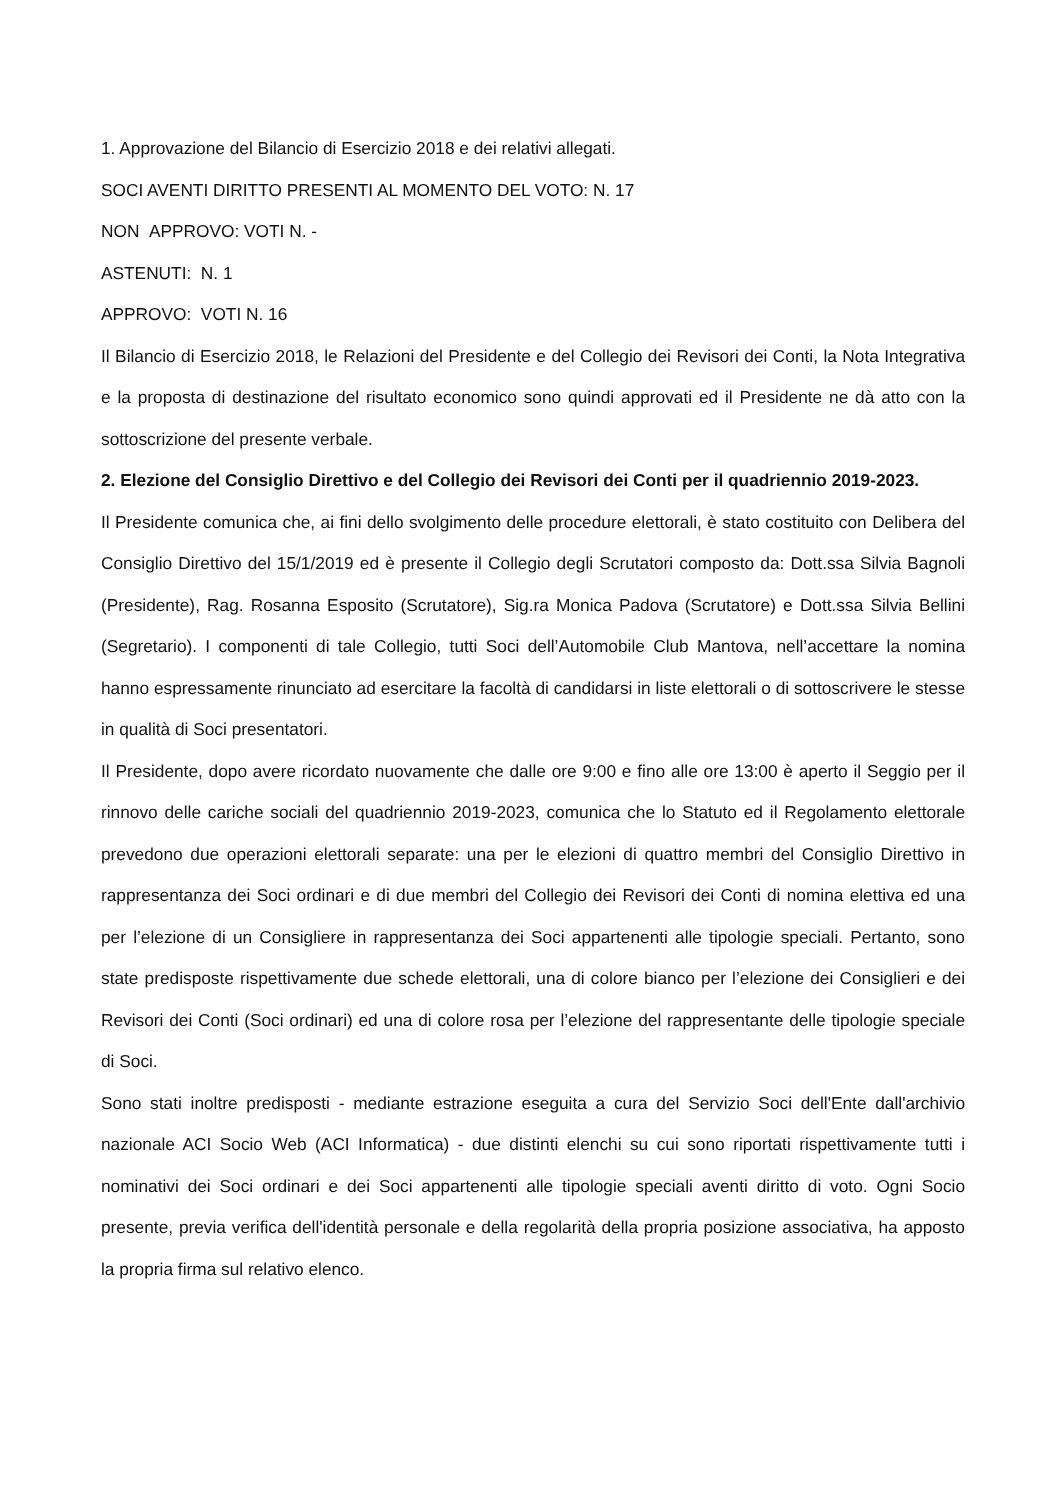1. Approvazione del Bilancio di Esercizio 2018 e dei relativi allegati.
SOCI AVENTI DIRITTO PRESENTI AL MOMENTO DEL VOTO: N. 17
NON APPROVO: VOTI N. -
ASTENUTI: N. 1
APPROVO: VOTI N. 16
Il Bilancio di Esercizio 2018, le Relazioni del Presidente e del Collegio dei Revisori dei Conti, la Nota Integrativa e la proposta di destinazione del risultato economico sono quindi approvati ed il Presidente ne dà atto con la sottoscrizione del presente verbale.
2. Elezione del Consiglio Direttivo e del Collegio dei Revisori dei Conti per il quadriennio 2019-2023.
Il Presidente comunica che, ai fini dello svolgimento delle procedure elettorali, è stato costituito con Delibera del Consiglio Direttivo del 15/1/2019 ed è presente il Collegio degli Scrutatori composto da: Dott.ssa Silvia Bagnoli (Presidente), Rag. Rosanna Esposito (Scrutatore), Sig.ra Monica Padova (Scrutatore) e Dott.ssa Silvia Bellini (Segretario). I componenti di tale Collegio, tutti Soci dell’Automobile Club Mantova, nell’accettare la nomina hanno espressamente rinunciato ad esercitare la facoltà di candidarsi in liste elettorali o di sottoscrivere le stesse in qualità di Soci presentatori.
Il Presidente, dopo avere ricordato nuovamente che dalle ore 9:00 e fino alle ore 13:00 è aperto il Seggio per il rinnovo delle cariche sociali del quadriennio 2019-2023, comunica che lo Statuto ed il Regolamento elettorale prevedono due operazioni elettorali separate: una per le elezioni di quattro membri del Consiglio Direttivo in rappresentanza dei Soci ordinari e di due membri del Collegio dei Revisori dei Conti di nomina elettiva ed una per l’elezione di un Consigliere in rappresentanza dei Soci appartenenti alle tipologie speciali. Pertanto, sono state predisposte rispettivamente due schede elettorali, una di colore bianco per l’elezione dei Consiglieri e dei Revisori dei Conti (Soci ordinari) ed una di colore rosa per l’elezione del rappresentante delle tipologie speciale di Soci.
Sono stati inoltre predisposti - mediante estrazione eseguita a cura del Servizio Soci dell'Ente dall'archivio nazionale ACI Socio Web (ACI Informatica) - due distinti elenchi su cui sono riportati rispettivamente tutti i nominativi dei Soci ordinari e dei Soci appartenenti alle tipologie speciali aventi diritto di voto. Ogni Socio presente, previa verifica dell'identità personale e della regolarità della propria posizione associativa, ha apposto la propria firma sul relativo elenco.